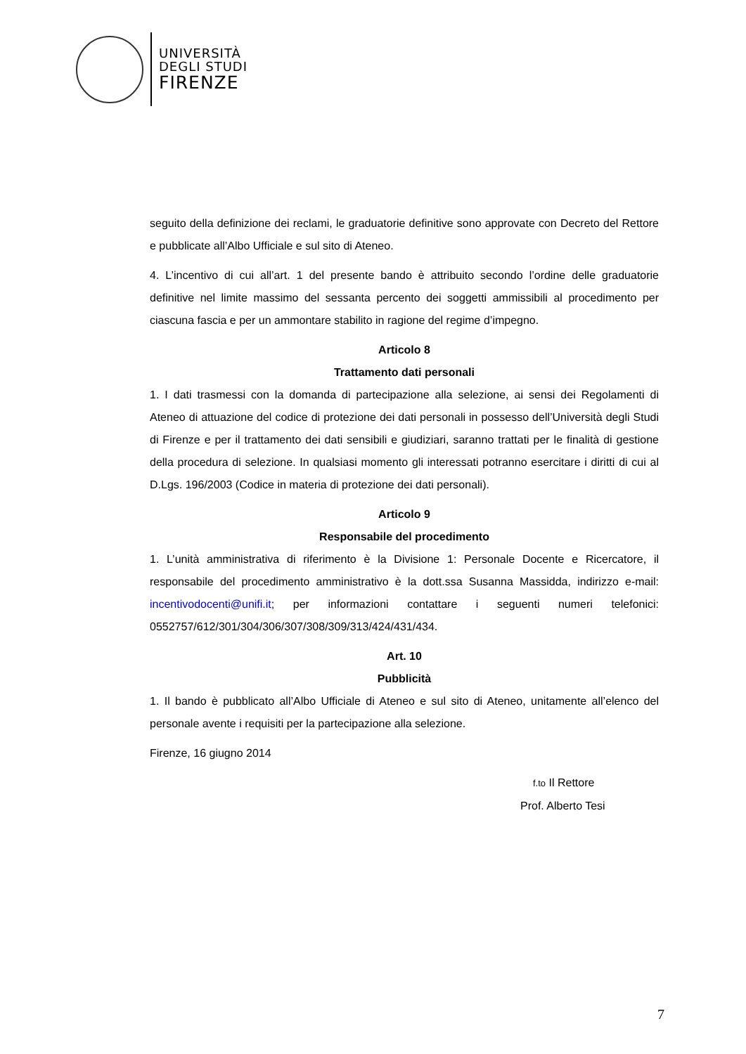UNIVERSITÀ
DEGLI STUDI
FIRENZE
seguito della definizione dei reclami, le graduatorie definitive sono approvate con Decreto del Rettore e pubblicate all’Albo Ufficiale e sul sito di Ateneo.
4. L’incentivo di cui all’art. 1 del presente bando è attribuito secondo l’ordine delle graduatorie definitive nel limite massimo del sessanta percento dei soggetti ammissibili al procedimento per ciascuna fascia e per un ammontare stabilito in ragione del regime d’impegno.
Articolo 8
Trattamento dati personali
1. I dati trasmessi con la domanda di partecipazione alla selezione, ai sensi dei Regolamenti di Ateneo di attuazione del codice di protezione dei dati personali in possesso dell’Università degli Studi di Firenze e per il trattamento dei dati sensibili e giudiziari, saranno trattati per le finalità di gestione della procedura di selezione. In qualsiasi momento gli interessati potranno esercitare i diritti di cui al D.Lgs. 196/2003 (Codice in materia di protezione dei dati personali).
Articolo 9
Responsabile del procedimento
1. L’unità amministrativa di riferimento è la Divisione 1: Personale Docente e Ricercatore, il responsabile del procedimento amministrativo è la dott.ssa Susanna Massidda, indirizzo e-mail: incentivodocenti@unifi.it; per informazioni contattare i seguenti numeri telefonici: 0552757/612/301/304/306/307/308/309/313/424/431/434.
Art. 10
Pubblicità
1. Il bando è pubblicato all’Albo Ufficiale di Ateneo e sul sito di Ateneo, unitamente all’elenco del personale avente i requisiti per la partecipazione alla selezione.
Firenze, 16 giugno 2014
f.to Il Rettore
Prof. Alberto Tesi
7